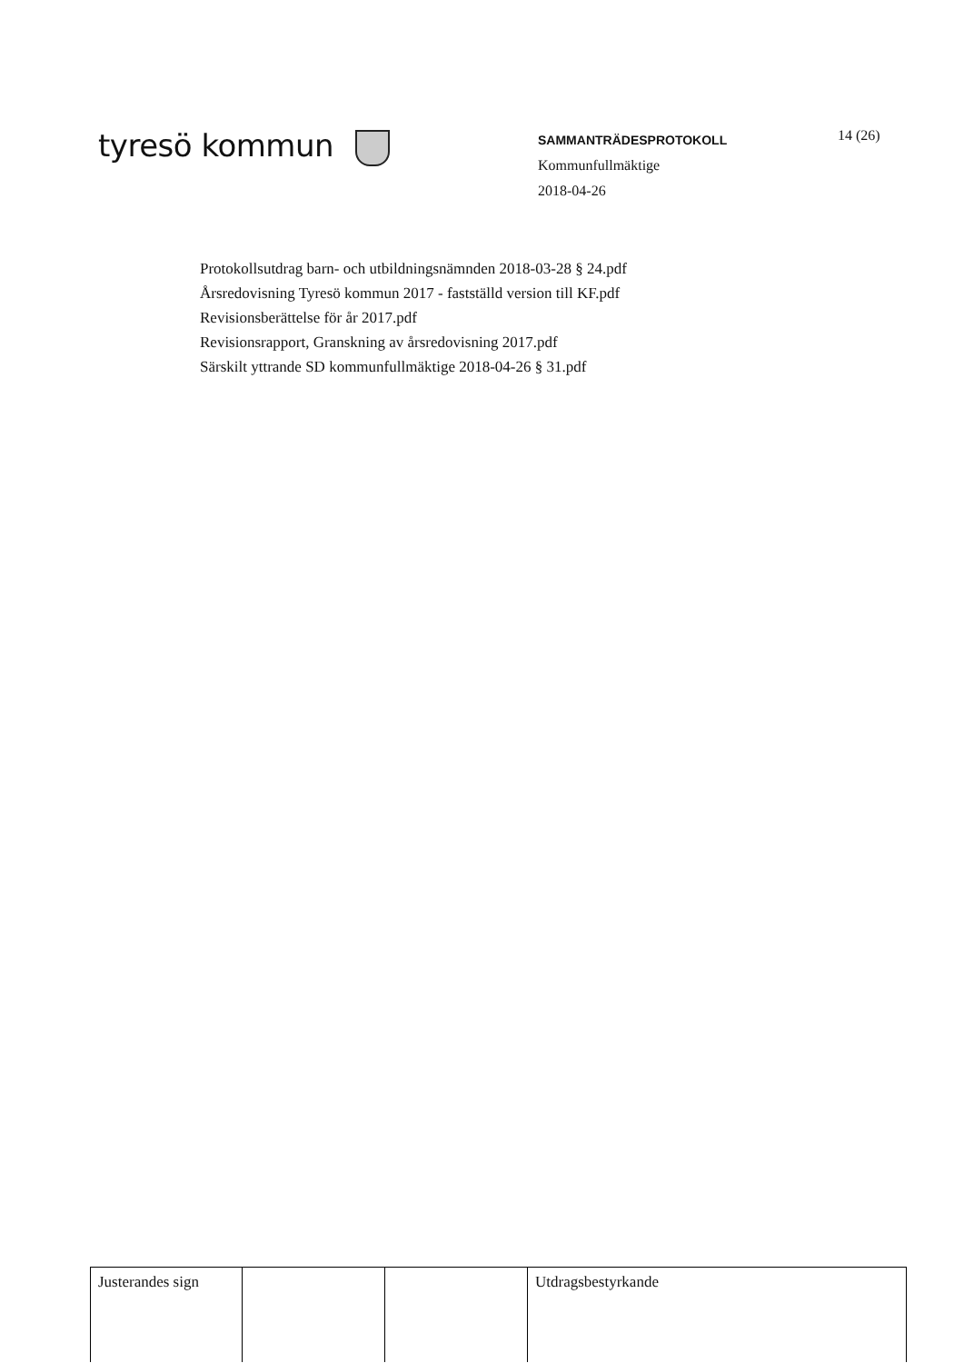tyresö kommun
SAMMANTRÄDESPROTOKOLL
Kommunfullmäktige
2018-04-26
14 (26)
Protokollsutdrag barn- och utbildningsnämnden 2018-03-28 § 24.pdf
Årsredovisning Tyresö kommun 2017 - fastställd version till KF.pdf
Revisionsberättelse för år 2017.pdf
Revisionsrapport, Granskning av årsredovisning 2017.pdf
Särskilt yttrande SD kommunfullmäktige 2018-04-26 § 31.pdf
| Justerandes sign | | | Utdragsbestyrkande |